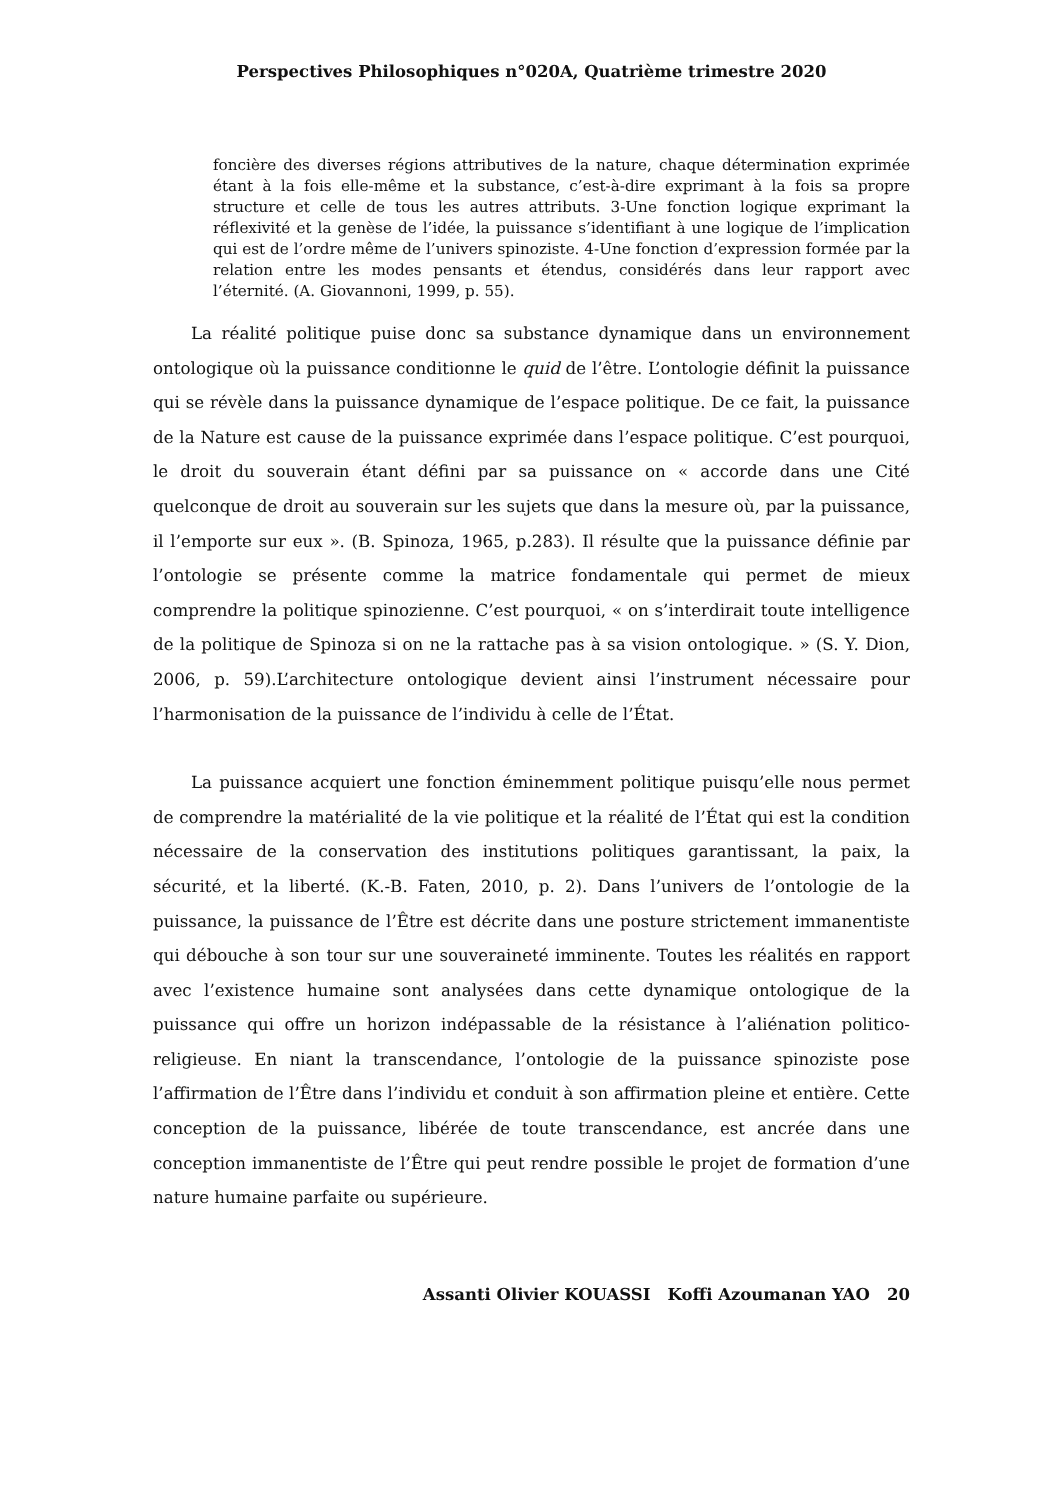Perspectives Philosophiques n°020A, Quatrième trimestre 2020
foncière des diverses régions attributives de la nature, chaque détermination exprimée étant à la fois elle-même et la substance, c’est-à-dire exprimant à la fois sa propre structure et celle de tous les autres attributs. 3-Une fonction logique exprimant la réflexivité et la genèse de l’idée, la puissance s’identifiant à une logique de l’implication qui est de l’ordre même de l’univers spinoziste. 4-Une fonction d’expression formée par la relation entre les modes pensants et étendus, considérés dans leur rapport avec l’éternité. (A. Giovannoni, 1999, p. 55).
La réalité politique puise donc sa substance dynamique dans un environnement ontologique où la puissance conditionne le quid de l’être. L’ontologie définit la puissance qui se révèle dans la puissance dynamique de l’espace politique. De ce fait, la puissance de la Nature est cause de la puissance exprimée dans l’espace politique. C’est pourquoi, le droit du souverain étant défini par sa puissance on « accorde dans une Cité quelconque de droit au souverain sur les sujets que dans la mesure où, par la puissance, il l’emporte sur eux ». (B. Spinoza, 1965, p.283). Il résulte que la puissance définie par l’ontologie se présente comme la matrice fondamentale qui permet de mieux comprendre la politique spinozienne. C’est pourquoi, « on s’interdirait toute intelligence de la politique de Spinoza si on ne la rattache pas à sa vision ontologique. » (S. Y. Dion, 2006, p. 59).L’architecture ontologique devient ainsi l’instrument nécessaire pour l’harmonisation de la puissance de l’individu à celle de l’État.
La puissance acquiert une fonction éminemment politique puisqu’elle nous permet de comprendre la matérialité de la vie politique et la réalité de l’État qui est la condition nécessaire de la conservation des institutions politiques garantissant, la paix, la sécurité, et la liberté. (K.-B. Faten, 2010, p. 2). Dans l’univers de l’ontologie de la puissance, la puissance de l’Être est décrite dans une posture strictement immanentiste qui débouche à son tour sur une souveraineté imminente. Toutes les réalités en rapport avec l’existence humaine sont analysées dans cette dynamique ontologique de la puissance qui offre un horizon indépassable de la résistance à l’aliénation politico-religieuse. En niant la transcendance, l’ontologie de la puissance spinoziste pose l’affirmation de l’Être dans l’individu et conduit à son affirmation pleine et entière. Cette conception de la puissance, libérée de toute transcendance, est ancrée dans une conception immanentiste de l’Être qui peut rendre possible le projet de formation d’une nature humaine parfaite ou supérieure.
Assanti Olivier KOUASSI Koffi Azoumanan YAO 20